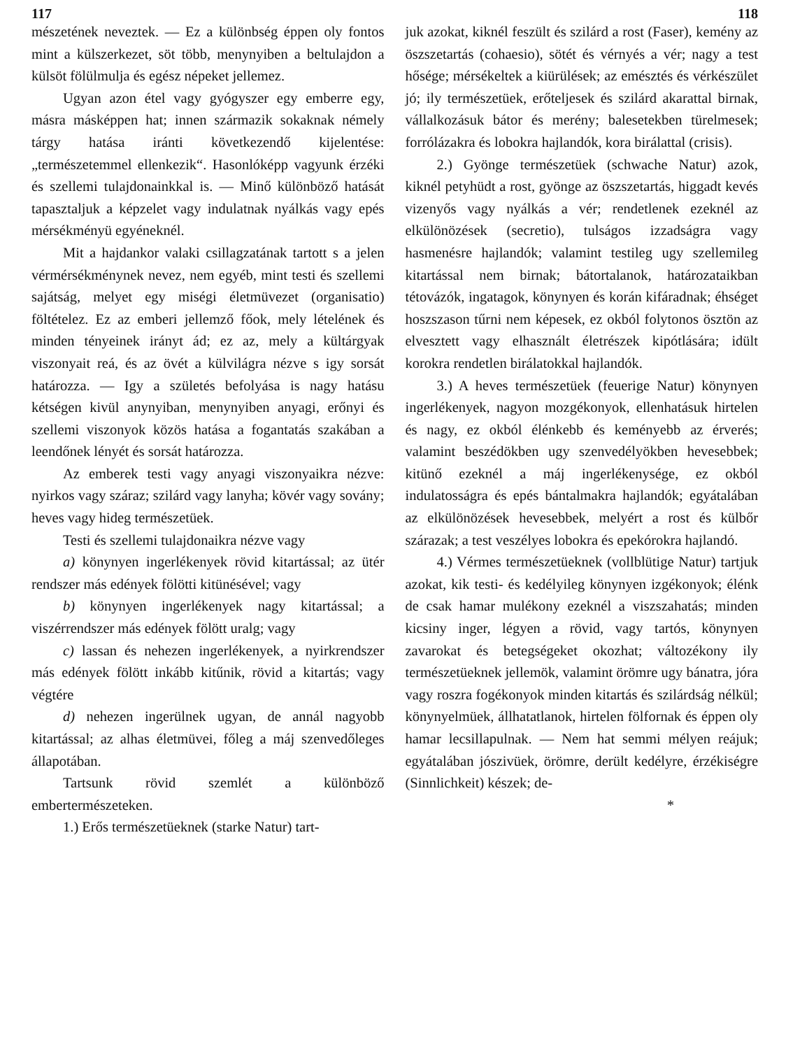117 118
mészetének neveztek. — Ez a különbség éppen oly fontos mint a külszerkezet, söt több, menynyiben a beltulajdon a külsöt fölülmulja és egész népeket jellemez.
Ugyan azon étel vagy gyógyszer egy emberre egy, másra másképpen hat; innen származik sokaknak némely tárgy hatása iránti következendő kijelentése: „természetemmel ellenkezik“. Hasonlóképp vagyunk érzéki és szellemi tulajdonainkkal is. — Minő különböző hatását tapasztaljuk a képzelet vagy indulatnak nyálkás vagy epés mérsékményü egyéneknél.
Mit a hajdankor valaki csillagzatának tartott s a jelen vérmérsékménynek nevez, nem egyéb, mint testi és szellemi sajátság, melyet egy miségi életmüvezet (organisatio) föltételez. Ez az emberi jellemző főok, mely lételének és minden tényeinek irányt ád; ez az, mely a kültárgyak viszonyait reá, és az övét a külvilágra nézve s igy sorsát határozza. — Igy a születés befolyása is nagy hatásu kétségen kivül anynyiban, menynyiben anyagi, erőnyi és szellemi viszonyok közös hatása a fogantatás szakában a leendőnek lényét és sorsát határozza.
Az emberek testi vagy anyagi viszonyaikra nézve: nyirkos vagy száraz; szilárd vagy lanyha; kövér vagy sovány; heves vagy hideg természetüek.
Testi és szellemi tulajdonaikra nézve vagy
a) könynyen ingerlékenyek rövid kitartással; az ütér rendszer más edények fölötti kitünésével; vagy
b) könynyen ingerlékenyek nagy kitartással; a viszérrendszer más edények fölött uralg; vagy
c) lassan és nehezen ingerlékenyek, a nyirkrendszer más edények fölött inkább kitűnik, rövid a kitartás; vagy végtére
d) nehezen ingerülnek ugyan, de annál nagyobb kitartással; az alhas életmüvei, főleg a máj szenvedőleges állapotában.
Tartsunk rövid szemlét a különböző embertermészeteken.
1.) Erős természetüeknek (starke Natur) tart-
juk azokat, kiknél feszült és szilárd a rost (Faser), kemény az öszszetartás (cohaesio), sötét és vérnyés a vér; nagy a test hősége; mérsékeltek a kiürülések; az emésztés és vérkészület jó; ily természetüek, erőteljesek és szilárd akarattal birnak, vállalkozásuk bátor és merény; balesetekben türelmesek; forrólázakra és lobokra hajlandók, kora birálattal (crisis).
2.) Gyönge természetüek (schwache Natur) azok, kiknél petyhüdt a rost, gyönge az öszszetartás, higgadt kevés vizenyős vagy nyálkás a vér; rendetlenek ezeknél az elkülönözések (secretio), tulságos izzadságra vagy hasmenésre hajlandók; valamint testileg ugy szellemileg kitartással nem birnak; bátortalanok, határozataikban tétovázók, ingatagok, könynyen és korán kifáradnak; éhséget hoszszason tűrni nem képesek, ez okból folytonos ösztön az elvesztett vagy elhasznált életrészek kipótlására; idült korokra rendetlen birálatokkal hajlandók.
3.) A heves természetüek (feuerige Natur) könynyen ingerlékenyek, nagyon mozgékonyok, ellenhatásuk hirtelen és nagy, ez okból élénkebb és keményebb az érverés; valamint beszédökben ugy szenvedélyökben hevesebbek; kitünő ezeknél a máj ingerlékenysége, ez okból indulatosságra és epés bántalmakra hajlandók; egyátalában az elkülönözések hevesebbek, melyért a rost és külbőr szárazak; a test veszélyes lobokra és epekórokra hajlandó.
4.) Vérmes természetüeknek (vollblütige Natur) tartjuk azokat, kik testi- és kedélyileg könynyen izgékonyok; élénk de csak hamar mulékony ezeknél a viszszahatás; minden kicsiny inger, légyen a rövid, vagy tartós, könynyen zavarokat és betegségeket okozhat; változékony ily természetüeknek jellemök, valamint örömre ugy bánatra, jóra vagy roszra fogékonyok minden kitartás és szilárdság nélkül; könynyelmüek, állhatatlanok, hirtelen fölfornak és éppen oly hamar lecsillapulnak. — Nem hat semmi mélyen reájuk; egyátalában jószivüek, örömre, derült kedélyre, érzékiségre (Sinnlichkeit) készek; de-
*